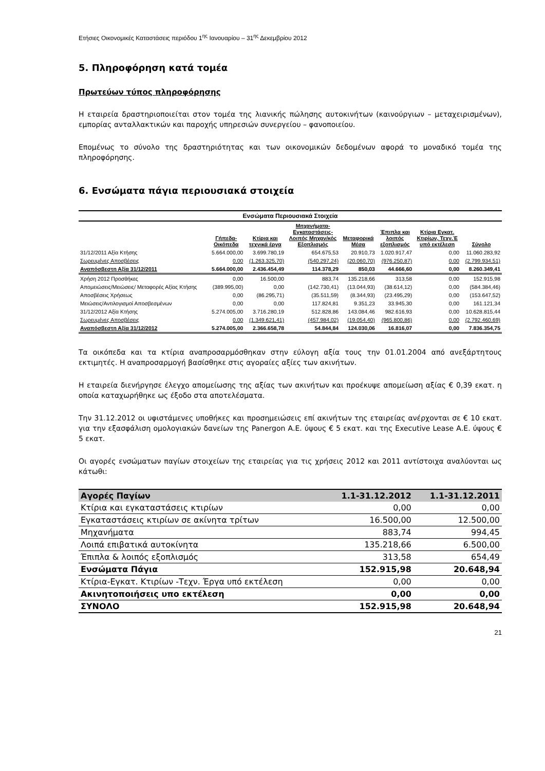Ετήσιες Οικονομικές Καταστάσεις περιόδου 1<sup>ης</sup> Ιανουαρίου – 31<sup>ης</sup> Δεκεμβρίου 2012
5. Πληροφόρηση κατά τομέα
Πρωτεύων τύπος πληροφόρησης
Η εταιρεία δραστηριοποιείται στον τομέα της λιανικής πώλησης αυτοκινήτων (καινούργιων – μεταχειρισμένων), εμπορίας ανταλλακτικών και παροχής υπηρεσιών συνεργείου – φανοποιείου.
Επομένως το σύνολο της δραστηριότητας και των οικονομικών δεδομένων αφορά το μοναδικό τομέα της πληροφόρησης.
6. Ενσώματα πάγια περιουσιακά στοιχεία
| Ενσώματα Περιουσιακά Στοιχεία | | | | | | | |
| --- | --- | --- | --- | --- | --- | --- | --- |
| | Γήπεδα- Οικόπεδα | Κτίρια και τεχνικά έργα | Μηχανήματα- Εγκαταστάσεις- Λοιπός Μηχαν/κός Εξοπλισμός | Μεταφορικά Μέσα | Έπιπλα και λοιπός εξοπλισμός | Κτίρια Εγκατ. Κτιρίων, Τεχν.Έ υπό εκτέλεση | Σύνολο |
| 31/12/2011 Αξία Κτήσης | 5.664.000,00 | 3.699.780,19 | 654.675,53 | 20.910,73 | 1.020.917,47 | 0,00 | 11.060.283,92 |
| Σωρευμένες Αποσβέσεις | 0,00 | (1.263.325,70) | (540.297,24) | (20.060,70) | (976.250,87) | 0,00 | (2.799.934,51) |
| Αναπόσβεστη Αξία 31/12/2011 | 5.664.000,00 | 2.436.454,49 | 114.378,29 | 850,03 | 44.666,60 | 0,00 | 8.260.349,41 |
| Χρήση 2012 Προσθήκες | 0,00 | 16.500,00 | 883,74 | 135.218,66 | 313,58 | 0,00 | 152.915,98 |
| Απομειώσεις/Μειώσεις/ Μεταφορές Αξίας Κτήσης | (389.995,00) | 0,00 | (142.730,41) | (13.044,93) | (38.614,12) | 0,00 | (584.384,46) |
| Αποσβέσεις Χρήσεως | 0,00 | (86.295,71) | (35.511,59) | (8.344,93) | (23.495,29) | 0,00 | (153.647,52) |
| Μειώσεις/Αντιλογισμοί Αποσβεσμένων | 0,00 | 0,00 | 117.824,81 | 9.351,23 | 33.945,30 | 0,00 | 161.121,34 |
| 31/12/2012 Αξία Κτήσης | 5.274.005,00 | 3.716.280,19 | 512.828,86 | 143.084,46 | 982.616,93 | 0,00 | 10.628.815,44 |
| Σωρευμένες Αποσβέσεις | 0,00 | (1.349.621,41) | (457.984,02) | (19.054,40) | (965.800,86) | 0,00 | (2.792.460,69) |
| Αναπόσβεστη Αξία 31/12/2012 | 5.274.005,00 | 2.366.658,78 | 54.844,84 | 124.030,06 | 16.816,07 | 0,00 | 7.836.354,75 |
Τα οικόπεδα και τα κτίρια αναπροσαρμόσθηκαν στην εύλογη αξία τους την 01.01.2004 από ανεξάρτητους εκτιμητές. Η αναπροσαρμογή βασίσθηκε στις αγοραίες αξίες των ακινήτων.
Η εταιρεία διενήργησε έλεγχο απομείωσης της αξίας των ακινήτων και προέκυψε απομείωση αξίας € 0,39 εκατ. η οποία καταχωρήθηκε ως έξοδο στα αποτελέσματα.
Την 31.12.2012 οι υφιστάμενες υποθήκες και προσημειώσεις επί ακινήτων της εταιρείας ανέρχονται σε € 10 εκατ. για την εξασφάλιση ομολογιακών δανείων της Panergon Α.Ε. ύψους € 5 εκατ. και της Executive Lease Α.Ε. ύψους € 5 εκατ.
Οι αγορές ενσώματων παγίων στοιχείων της εταιρείας για τις χρήσεις 2012 και 2011 αντίστοιχα αναλύονται ως κάτωθι:
| Αγορές Παγίων | 1.1-31.12.2012 | 1.1-31.12.2011 |
| --- | --- | --- |
| Κτίρια και εγκαταστάσεις κτιρίων | 0,00 | 0,00 |
| Εγκαταστάσεις κτιρίων σε ακίνητα τρίτων | 16.500,00 | 12.500,00 |
| Μηχανήματα | 883,74 | 994,45 |
| Λοιπά επιβατικά αυτοκίνητα | 135.218,66 | 6.500,00 |
| Έπιπλα & λοιπός εξοπλισμός | 313,58 | 654,49 |
| Ενσώματα Πάγια | 152.915,98 | 20.648,94 |
| Κτίρια-Εγκατ. Κτιρίων -Τεχν. Έργα υπό εκτέλεση | 0,00 | 0,00 |
| Ακινητοποιήσεις υπο εκτέλεση | 0,00 | 0,00 |
| ΣΥΝΟΛΟ | 152.915,98 | 20.648,94 |
21